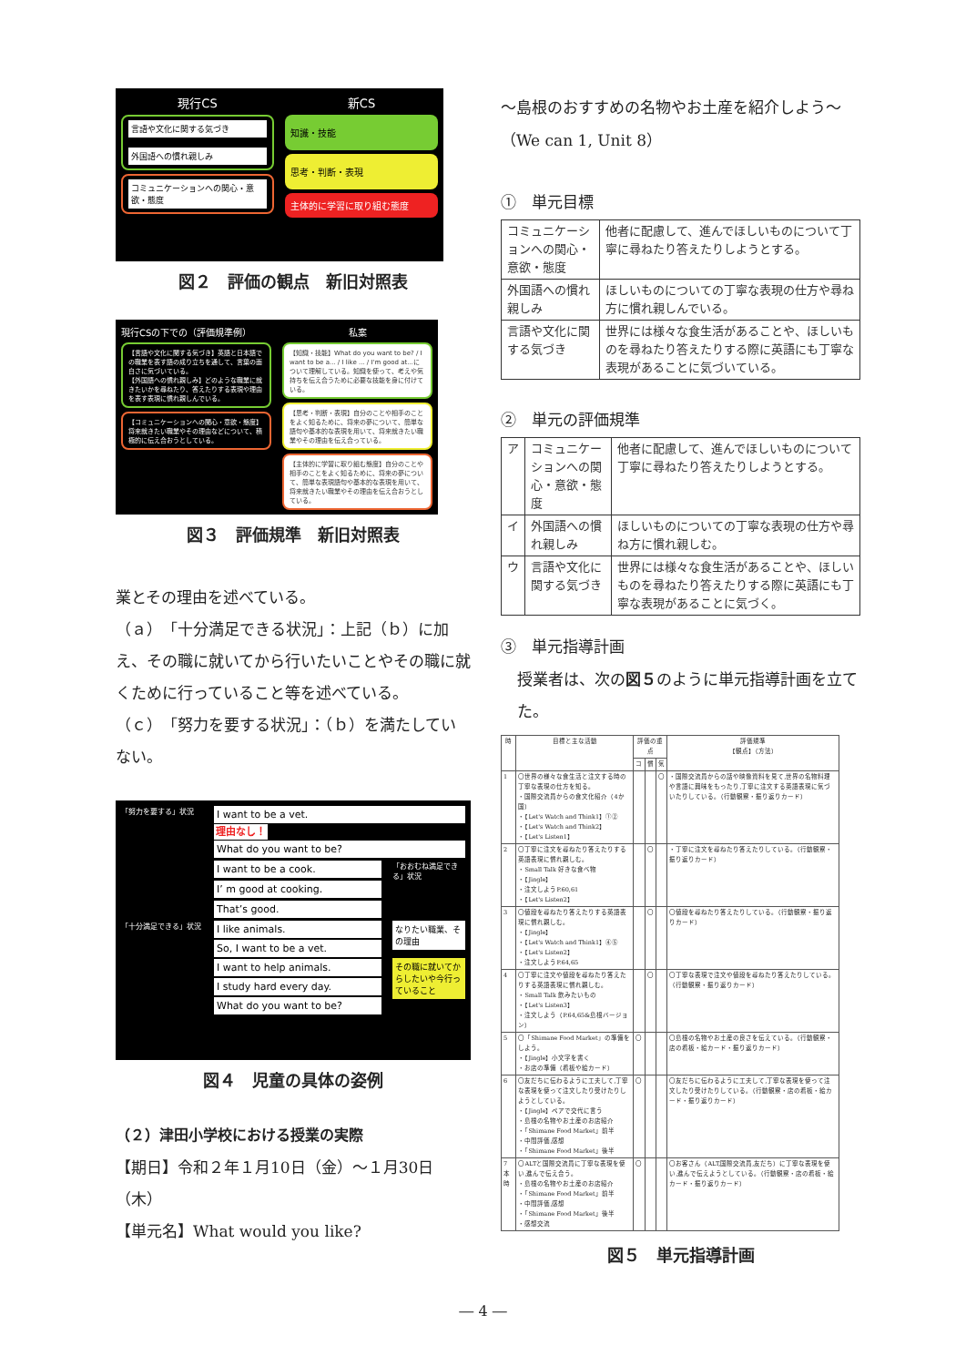現行CS 新CS
言語や文化に関する気づき
外国語への慣れ親しみ
コミュニケーションへの関心・意欲・態度
知識・技能
思考・判断・表現
主体的に学習に取り組む態度
図２　評価の観点　新旧対照表
現行CSの下での（評価規準例） 私案
【言語や文化に関する気づき】英語と日本語での職業を表す語の成り立ちを通して、言葉の面白さに気づいている。
【外国語への慣れ親しみ】どのような職業に就きたいかを尋ねたり、答えたりする表現や理由を表す表現に慣れ親しんでいる。
【コミュニケーションへの関心・意欲・態度】将来就きたい職業やその理由などについて、積極的に伝え合おうとしている。
【知識・技能】What do you want to be? / I want to be a... / I like ... / I'm good at...について理解している。知識を使って、考えや気持ちを伝え合うために必要な技能を身に付けている。
【思考・判断・表現】自分のことや相手のことをよく知るために、将来の夢について、簡単な語句や基本的な表現を用いて、将来就きたい職業やその理由を伝え合っている。
【主体的に学習に取り組む態度】自分のことや相手のことをよく知るために、将来の夢について、簡単な表現語句や基本的な表現を用いて、将来就きたい職業やその理由を伝え合おうとしている。
図３　評価規準　新旧対照表
業とその理由を述べている。
（ａ）「十分満足できる状況」：上記（ｂ）に加え、その職に就いてから行いたいことやその職に就くために行っていること等を述べている。
（ｃ）「努力を要する状況」：（ｂ）を満たしていない。
「努力を要する」状況
I want to be a vet.
理由なし！
What do you want to be?
I want to be a cook.
I’ m good at cooking.
That’s good.
「おおむね満足できる」状況
「十分満足できる」状況
I like animals.
So, I want to be a vet.
I want to help animals.
I study hard every day.
What do you want to be?
なりたい職業、その理由
その職に就いてからしたいや今行っていること
図４　児童の具体の姿例
（２）津田小学校における授業の実際
【期日】令和２年１月10日（金）～１月30日（木）
【単元名】What would you like?
～島根のおすすめの名物やお土産を紹介しよう～（We can 1, Unit 8）
①　単元目標
| コミュニケーションへの関心・意欲・態度 | 他者に配慮して、進んでほしいものについて丁寧に尋ねたり答えたりしようとする。 |
| 外国語への慣れ親しみ | ほしいものについての丁寧な表現の仕方や尋ね方に慣れ親しんでいる。 |
| 言語や文化に関する気づき | 世界には様々な食生活があることや、ほしいものを尋ねたり答えたりする際に英語にも丁寧な表現があることに気づいている。 |
②　単元の評価規準
| ア | コミュニケーションへの関心・意欲・態度 | 他者に配慮して、進んでほしいものについて丁寧に尋ねたり答えたりしようとする。 |
| イ | 外国語への慣れ親しみ | ほしいものについての丁寧な表現の仕方や尋ね方に慣れ親しむ。 |
| ウ | 言語や文化に関する気づき | 世界には様々な食生活があることや、ほしいものを尋ねたり答えたりする際に英語にも丁寧な表現があることに気づく。 |
③　単元指導計画
授業者は、次の図５のように単元指導計画を立てた。
| 時 | 目標と主な活動 | 評価の重点 | | | 評価規準 【観点】（方法） |
| --- | --- | --- | --- | --- | --- |
| | | コ | 慣 | 気 | |
| 1 | 〇世界の様々な食生活と注文する時の丁寧な表現の仕方を知る。 ・国際交流員からの食文化紹介（4か国） ・【Let's Watch and Think1】①② ・【Let's Watch and Think2】 ・【Let's Listen1】 | | | 〇 | ・国際交流員からの話や映像資料を見て,世界の名物料理や言語に興味をもったり,丁寧に注文する英語表現に気づいたりしている。（行動観察・振り返りカード） |
| 2 | 〇丁寧に注文を尋ねたり答えたりする英語表現に慣れ親しむ。 ・Small Talk 好きな食べ物 ・【Jingle】 ・注文しようP.60,61 ・【Let's Listen2】 | | 〇 | | ・丁寧に注文を尋ねたり答えたりしている。（行動観察・振り返りカード） |
| 3 | 〇値段を尋ねたり答えたりする英語表現に慣れ親しむ。 ・【Jingle】 ・【Let's Watch and Think1】④⑤ ・【Let's Listen2】 ・注文しようP.64,65 | | 〇 | | 〇値段を尋ねたり答えたりしている。（行動観察・振り返りカード） |
| 4 | 〇丁寧に注文や値段を尋ねたり答えたりする英語表現に慣れ親しむ。 ・Small Talk 飲みたいもの ・【Let's Listen3】 ・注文しよう（P.64,65&島根バージョン） | | 〇 | | 〇丁寧な表現で注文や値段を尋ねたり答えたりしている。（行動観察・振り返りカード） |
| 5 | 〇「Shimane Food Market」の準備をしよう。 ・【Jingle】小文字を書く ・お店の準備（看板や絵カード） | 〇 | | | 〇島根の名物やお土産の良さを伝えている。（行動観察・店の看板・絵カード・振り返りカード） |
| 6 | 〇友だちに伝わるように工夫して,丁寧な表現を使って注文したり受けたりしようとしている。 ・【Jingle】ペアで交代に言う ・島根の名物やお土産のお店紹介 ・「Shimane Food Market」前半 ・中間評価,感想 ・「Shimane Food Market」後半 | 〇 | | | 〇友だちに伝わるように工夫して,丁寧な表現を使って注文したり受けたりしている。（行動観察・店の看板・絵カード・振り返りカード） |
| 7 本時 | 〇ALTと国際交流員に丁寧な表現を使い,進んで伝え合う。 ・島根の名物やお土産のお店紹介 ・「Shimane Food Market」前半 ・中間評価,感想 ・「Shimane Food Market」後半 ・感想交流 | 〇 | | | 〇お客さん（ALT,国際交流員,友だち）に丁寧な表現を使い,進んで伝えようとしている。（行動観察・店の看板・絵カード・振り返りカード） |
図５　単元指導計画
― 4 ―